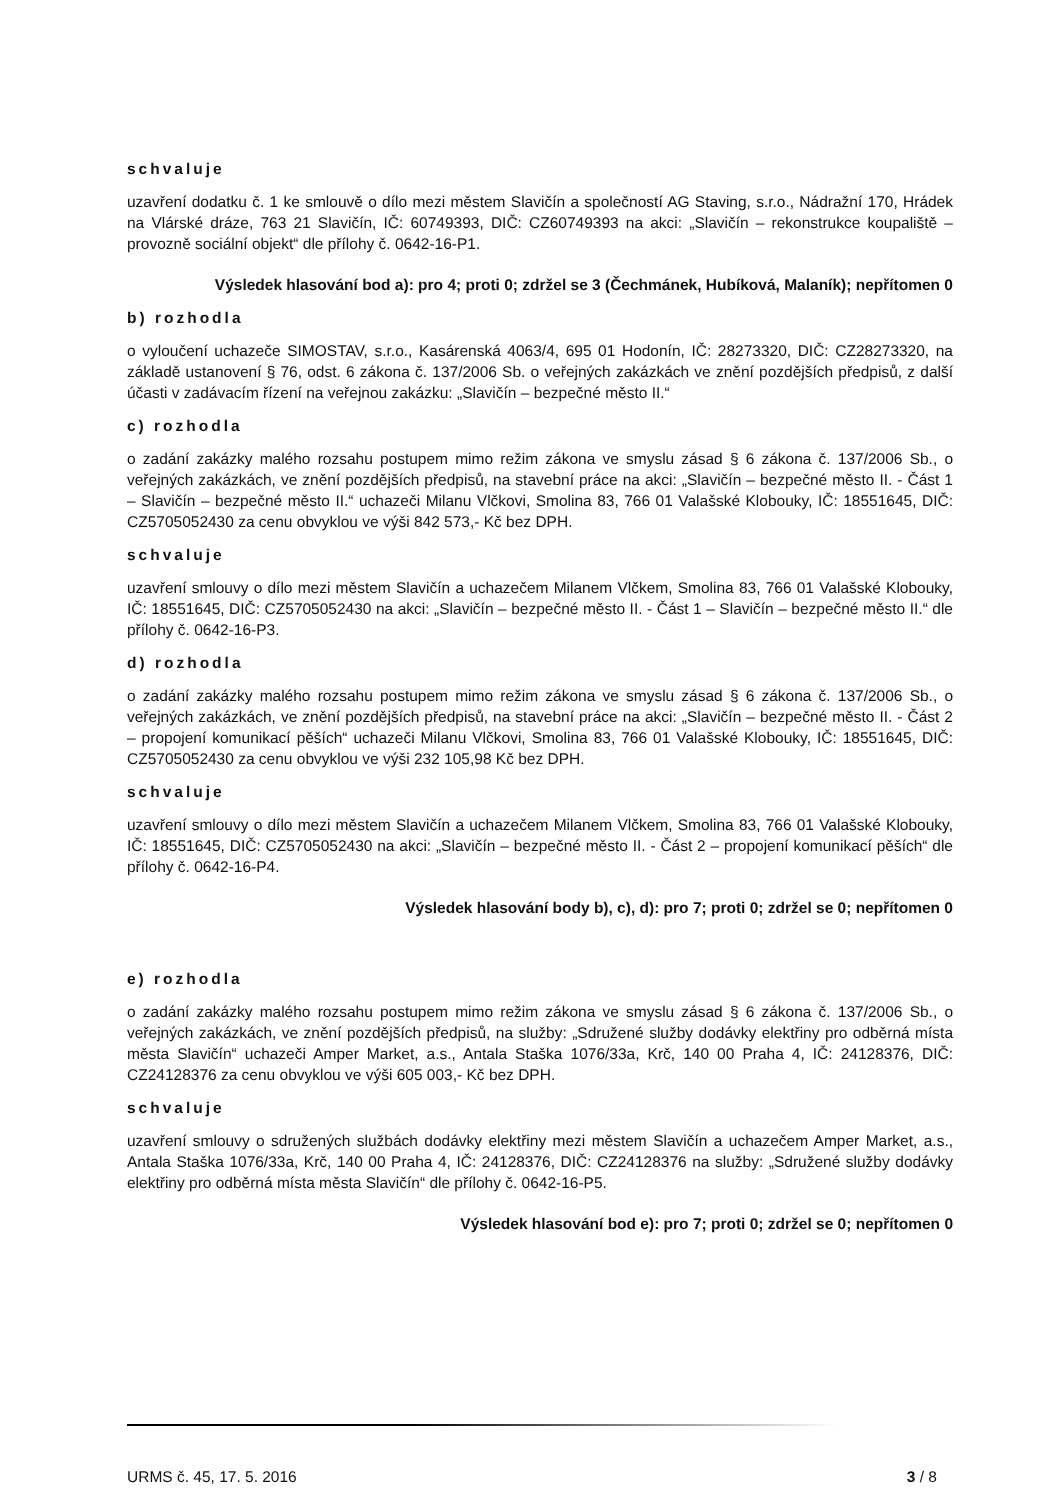schvaluje
uzavření dodatku č. 1 ke smlouvě o dílo mezi městem Slavičín a společností AG Staving, s.r.o., Nádražní 170, Hrádek na Vlárské dráze, 763 21 Slavičín, IČ: 60749393, DIČ: CZ60749393 na akci: „Slavičín – rekonstrukce koupaliště – provozně sociální objekt“ dle přílohy č. 0642-16-P1.
Výsledek hlasování bod a): pro 4; proti 0; zdržel se 3 (Čechmánek, Hubíková, Malaník); nepřítomen 0
b) rozhodla
o vyloučení uchazeče SIMOSTAV, s.r.o., Kasárenská 4063/4, 695 01 Hodonín, IČ: 28273320, DIČ: CZ28273320, na základě ustanovení § 76, odst. 6 zákona č. 137/2006 Sb. o veřejných zakázkách ve znění pozdějších předpisů, z další účasti v zadávacím řízení na veřejnou zakázku: „Slavičín – bezpečné město II.“
c) rozhodla
o zadání zakázky malého rozsahu postupem mimo režim zákona ve smyslu zásad § 6 zákona č. 137/2006 Sb., o veřejných zakázkách, ve znění pozdějších předpisů, na stavební práce na akci: „Slavičín – bezpečné město II. - Část 1 – Slavičín – bezpečné město II.“ uchazeči Milanu Vlčkovi, Smolina 83, 766 01 Valašské Klobouky, IČ: 18551645, DIČ: CZ5705052430 za cenu obvyklou ve výši 842 573,- Kč bez DPH.
schvaluje
uzavření smlouvy o dílo mezi městem Slavičín a uchazečem Milanem Vlčkem, Smolina 83, 766 01 Valašské Klobouky, IČ: 18551645, DIČ: CZ5705052430 na akci: „Slavičín – bezpečné město II. - Část 1 – Slavičín – bezpečné město II.“ dle přílohy č. 0642-16-P3.
d) rozhodla
o zadání zakázky malého rozsahu postupem mimo režim zákona ve smyslu zásad § 6 zákona č. 137/2006 Sb., o veřejných zakázkách, ve znění pozdějších předpisů, na stavební práce na akci: „Slavičín – bezpečné město II. - Část 2 – propojení komunikací pěších“ uchazeči Milanu Vlčkovi, Smolina 83, 766 01 Valašské Klobouky, IČ: 18551645, DIČ: CZ5705052430 za cenu obvyklou ve výši 232 105,98 Kč bez DPH.
schvaluje
uzavření smlouvy o dílo mezi městem Slavičín a uchazečem Milanem Vlčkem, Smolina 83, 766 01 Valašské Klobouky, IČ: 18551645, DIČ: CZ5705052430 na akci: „Slavičín – bezpečné město II. - Část 2 – propojení komunikací pěších“ dle přílohy č. 0642-16-P4.
Výsledek hlasování body b), c), d): pro 7; proti 0; zdržel se 0; nepřítomen 0
e) rozhodla
o zadání zakázky malého rozsahu postupem mimo režim zákona ve smyslu zásad § 6 zákona č. 137/2006 Sb., o veřejných zakázkách, ve znění pozdějších předpisů, na služby: „Sdružené služby dodávky elektřiny pro odběrná místa města Slavičín“ uchazeči Amper Market, a.s., Antala Staška 1076/33a, Krč, 140 00 Praha 4, IČ: 24128376, DIČ: CZ24128376 za cenu obvyklou ve výši 605 003,- Kč bez DPH.
schvaluje
uzavření smlouvy o sdružených službách dodávky elektřiny mezi městem Slavičín a uchazečem Amper Market, a.s., Antala Staška 1076/33a, Krč, 140 00 Praha 4, IČ: 24128376, DIČ: CZ24128376 na služby: „Sdružené služby dodávky elektřiny pro odběrná místa města Slavičín“ dle přílohy č. 0642-16-P5.
Výsledek hlasování bod e): pro 7; proti 0; zdržel se 0; nepřítomen 0
URMS č. 45, 17. 5. 2016 3 / 8